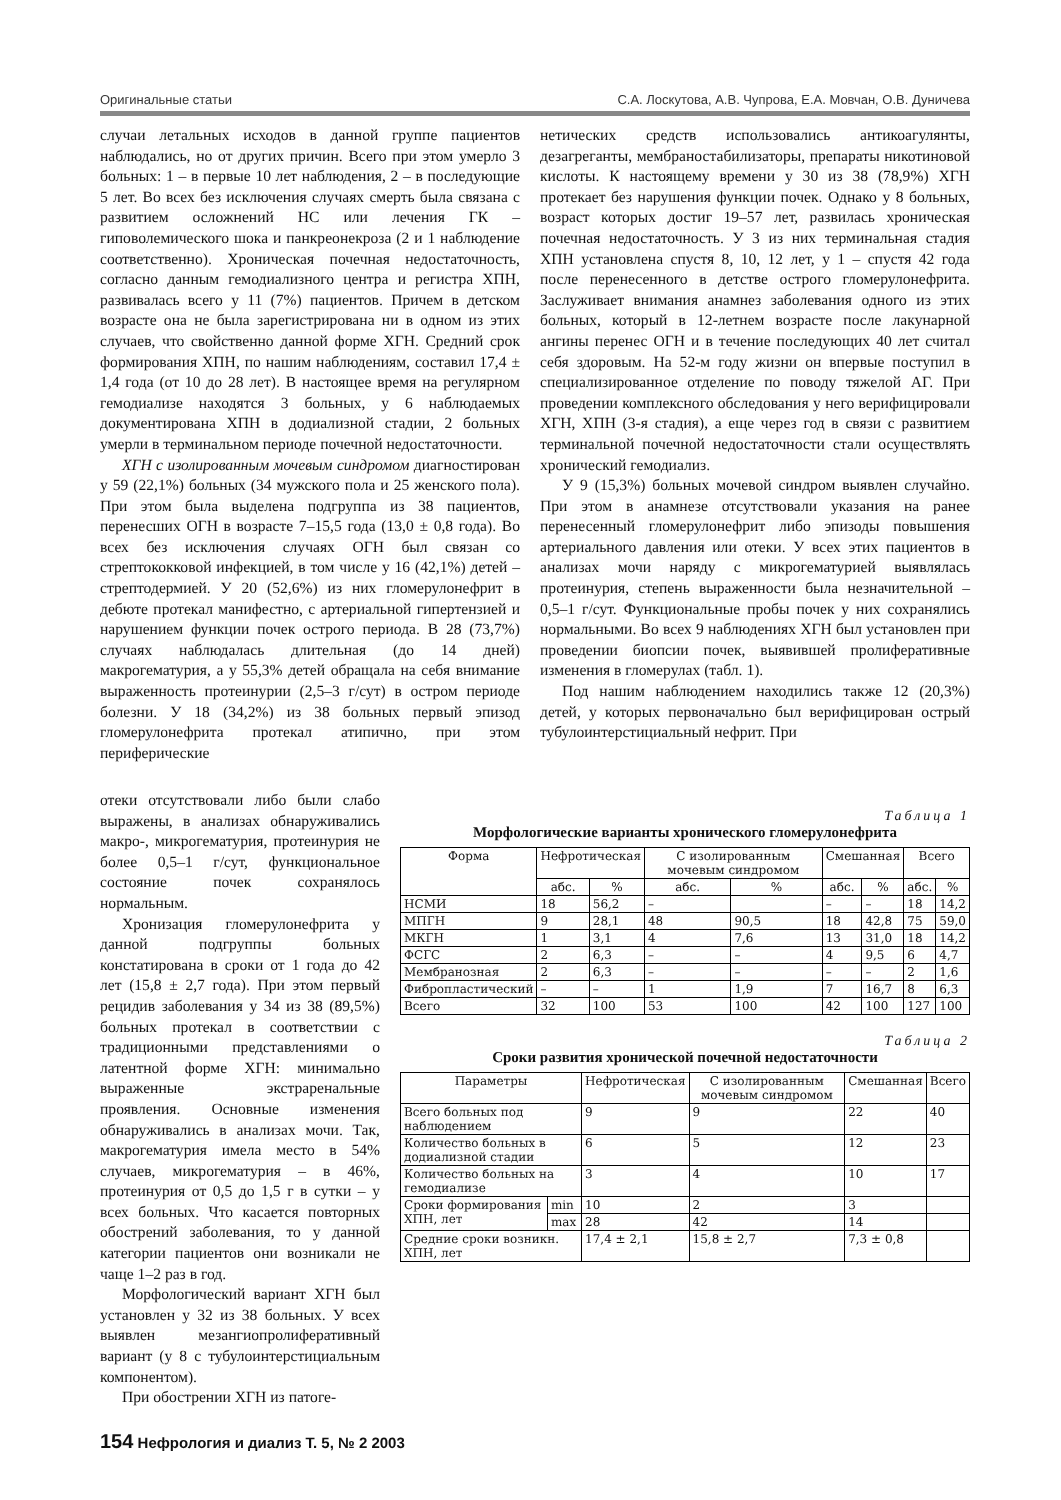Оригинальные статьи С.А. Лоскутова, А.В. Чупрова, Е.А. Мовчан, О.В. Дуничева
случаи летальных исходов в данной группе пациентов наблюдались, но от других причин. Всего при этом умерло 3 больных: 1 – в первые 10 лет наблюдения, 2 – в последующие 5 лет. Во всех без исключения случаях смерть была связана с развитием осложнений НС или лечения ГК – гиповолемического шока и панкреонекроза (2 и 1 наблюдение соответственно). Хроническая почечная недостаточность, согласно данным гемодиализного центра и регистра ХПН, развивалась всего у 11 (7%) пациентов. Причем в детском возрасте она не была зарегистрирована ни в одном из этих случаев, что свойственно данной форме ХГН. Средний срок формирования ХПН, по нашим наблюдениям, составил 17,4 ± 1,4 года (от 10 до 28 лет). В настоящее время на регулярном гемодиализе находятся 3 больных, у 6 наблюдаемых документирована ХПН в додиализной стадии, 2 больных умерли в терминальном периоде почечной недостаточности.
ХГН с изолированным мочевым синдромом диагностирован у 59 (22,1%) больных (34 мужского пола и 25 женского пола). При этом была выделена подгруппа из 38 пациентов, перенесших ОГН в возрасте 7–15,5 года (13,0 ± 0,8 года). Во всех без исключения случаях ОГН был связан со стрептококковой инфекцией, в том числе у 16 (42,1%) детей – стрептодермией. У 20 (52,6%) из них гломерулонефрит в дебюте протекал манифестно, с артериальной гипертензией и нарушением функции почек острого периода. В 28 (73,7%) случаях наблюдалась длительная (до 14 дней) макрогематурия, а у 55,3% детей обращала на себя внимание выраженность протеинурии (2,5–3 г/сут) в остром периоде болезни. У 18 (34,2%) из 38 больных первый эпизод гломерулонефрита протекал атипично, при этом периферические
отеки отсутствовали либо были слабо выражены, в анализах обнаруживались макро-, микрогематурия, протеинурия не более 0,5–1 г/сут, функциональное состояние почек сохранялось нормальным.
Хронизация гломерулонефрита у данной подгруппы больных констатирована в сроки от 1 года до 42 лет (15,8 ± 2,7 года). При этом первый рецидив заболевания у 34 из 38 (89,5%) больных протекал в соответствии с традиционными представлениями о латентной форме ХГН: минимально выраженные экстраренальные проявления. Основные изменения обнаруживались в анализах мочи. Так, макрогематурия имела место в 54% случаев, микрогематурия – в 46%, протеинурия от 0,5 до 1,5 г в сутки – у всех больных. Что касается повторных обострений заболевания, то у данной категории пациентов они возникали не чаще 1–2 раз в год.
Морфологический вариант ХГН был установлен у 32 из 38 больных. У всех выявлен мезангиопролиферативный вариант (у 8 с тубулоинтерстициальным компонентом).
При обострении ХГН из патоге-
нетических средств использовались антикоагулянты, дезагреганты, мембраностабилизаторы, препараты никотиновой кислоты. К настоящему времени у 30 из 38 (78,9%) ХГН протекает без нарушения функции почек. Однако у 8 больных, возраст которых достиг 19–57 лет, развилась хроническая почечная недостаточность. У 3 из них терминальная стадия ХПН установлена спустя 8, 10, 12 лет, у 1 – спустя 42 года после перенесенного в детстве острого гломерулонефрита. Заслуживает внимания анамнез заболевания одного из этих больных, который в 12-летнем возрасте после лакунарной ангины перенес ОГН и в течение последующих 40 лет считал себя здоровым. На 52-м году жизни он впервые поступил в специализированное отделение по поводу тяжелой АГ. При проведении комплексного обследования у него верифицировали ХГН, ХПН (3-я стадия), а еще через год в связи с развитием терминальной почечной недостаточности стали осуществлять хронический гемодиализ.
У 9 (15,3%) больных мочевой синдром выявлен случайно. При этом в анамнезе отсутствовали указания на ранее перенесенный гломерулонефрит либо эпизоды повышения артериального давления или отеки. У всех этих пациентов в анализах мочи наряду с микрогематурией выявлялась протеинурия, степень выраженности была незначительной – 0,5–1 г/сут. Функциональные пробы почек у них сохранялись нормальными. Во всех 9 наблюдениях ХГН был установлен при проведении биопсии почек, выявившей пролиферативные изменения в гломерулах (табл. 1).
Под нашим наблюдением находились также 12 (20,3%) детей, у которых первоначально был верифицирован острый тубулоинтерстициальный нефрит. При
Таблица 1
Морфологические варианты хронического гломерулонефрита
| Форма | Нефротическая | | С изолированным мочевым синдромом | | Смешанная | | Всего | |
| --- | --- | --- | --- | --- | --- | --- | --- | --- |
| | абс. | % | абс. | % | абс. | % | абс. | % |
| НСМИ | 18 | 56,2 | – | | – | – | 18 | 14,2 |
| МПГН | 9 | 28,1 | 48 | 90,5 | 18 | 42,8 | 75 | 59,0 |
| МКГН | 1 | 3,1 | 4 | 7,6 | 13 | 31,0 | 18 | 14,2 |
| ФСГС | 2 | 6,3 | – | – | 4 | 9,5 | 6 | 4,7 |
| Мембранозная | 2 | 6,3 | – | – | – | – | 2 | 1,6 |
| Фибропластический | – | – | 1 | 1,9 | 7 | 16,7 | 8 | 6,3 |
| Всего | 32 | 100 | 53 | 100 | 42 | 100 | 127 | 100 |
Таблица 2
Сроки развития хронической почечной недостаточности
| Параметры | | Нефротическая | С изолированным мочевым синдромом | Смешанная | Всего |
| --- | --- | --- | --- | --- | --- |
| Всего больных под наблюдением | | 9 | 9 | 22 | 40 |
| Количество больных в додиализной стадии | | 6 | 5 | 12 | 23 |
| Количество больных на гемодиализе | | 3 | 4 | 10 | 17 |
| Сроки формирования ХПН, лет | min | 10 | 2 | 3 | |
| | max | 28 | 42 | 14 | |
| Средние сроки возникн. ХПН, лет | | 17,4 ± 2,1 | 15,8 ± 2,7 | 7,3 ± 0,8 | |
154 Нефрология и диализ Т. 5, № 2 2003